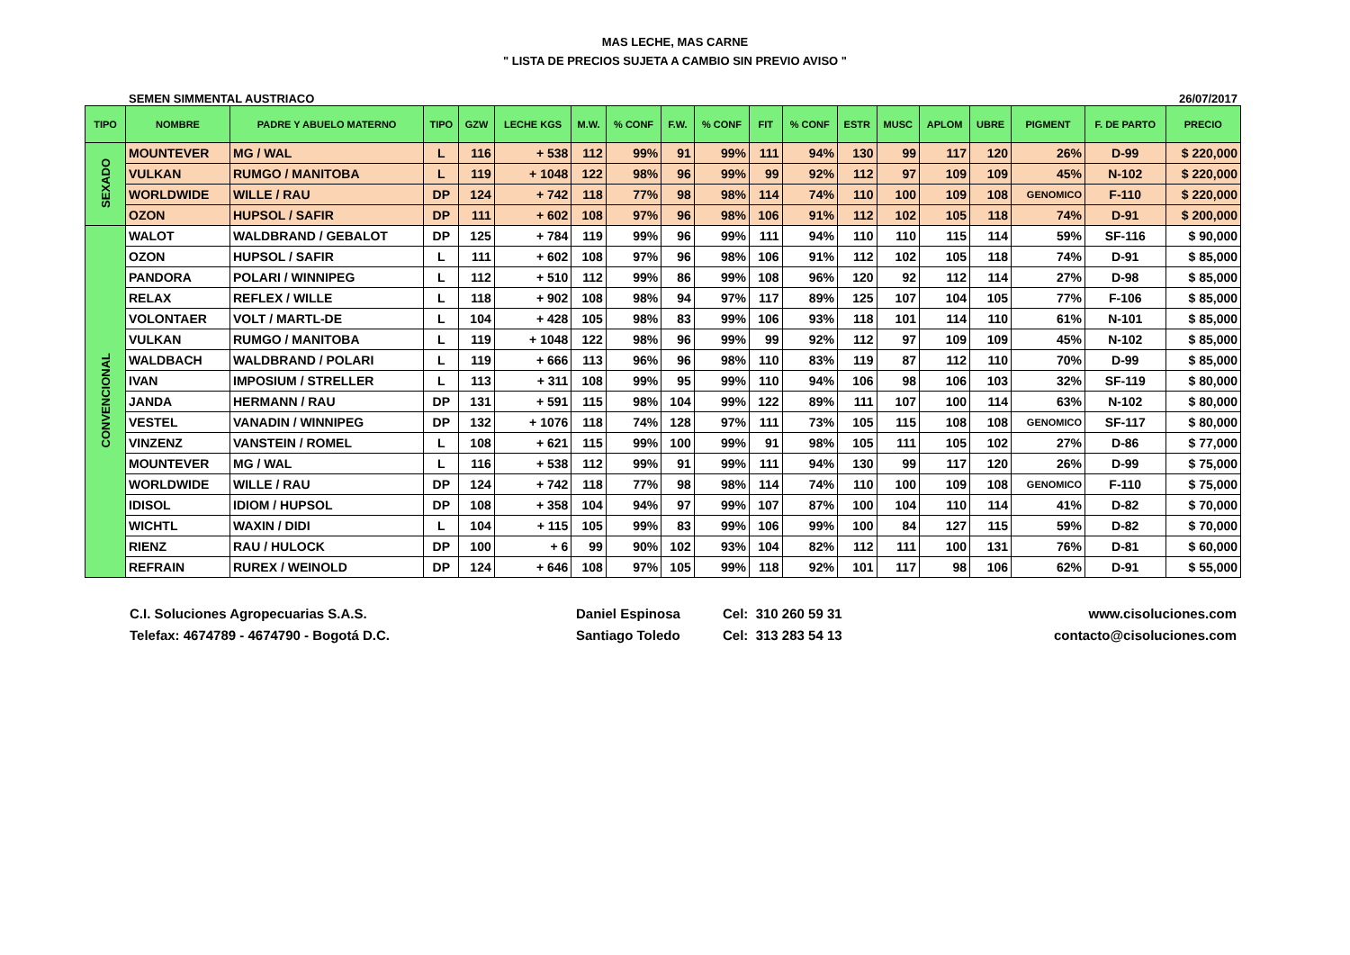MAS LECHE, MAS CARNE
" LISTA DE PRECIOS SUJETA A CAMBIO SIN PREVIO AVISO "
SEMEN SIMMENTAL AUSTRIACO 26/07/2017
| TIPO | NOMBRE | PADRE Y ABUELO MATERNO | TIPO | GZW | LECHE KGS | M.W. | % CONF | F.W. | % CONF | FIT | % CONF | ESTR | MUSC | APLOM | UBRE | PIGMENT | F. DE PARTO | PRECIO |
| --- | --- | --- | --- | --- | --- | --- | --- | --- | --- | --- | --- | --- | --- | --- | --- | --- | --- | --- |
| SEXADO | MOUNTEVER | MG / WAL | L | 116 | + 538 | 112 | 99% | 91 | 99% | 111 | 94% | 130 | 99 | 117 | 120 | 26% | D-99 | $ 220,000 |
| | VULKAN | RUMGO / MANITOBA | L | 119 | + 1048 | 122 | 98% | 96 | 99% | 99 | 92% | 112 | 97 | 109 | 109 | 45% | N-102 | $ 220,000 |
| | WORLDWIDE | WILLE / RAU | DP | 124 | + 742 | 118 | 77% | 98 | 98% | 114 | 74% | 110 | 100 | 109 | 108 | GENOMICO | F-110 | $ 220,000 |
| | OZON | HUPSOL / SAFIR | DP | 111 | + 602 | 108 | 97% | 96 | 98% | 106 | 91% | 112 | 102 | 105 | 118 | 74% | D-91 | $ 200,000 |
| CONVENCIONAL | WALOT | WALDBRAND / GEBALOT | DP | 125 | + 784 | 119 | 99% | 96 | 99% | 111 | 94% | 110 | 110 | 115 | 114 | 59% | SF-116 | $ 90,000 |
| | OZON | HUPSOL / SAFIR | L | 111 | + 602 | 108 | 97% | 96 | 98% | 106 | 91% | 112 | 102 | 105 | 118 | 74% | D-91 | $ 85,000 |
| | PANDORA | POLARI / WINNIPEG | L | 112 | + 510 | 112 | 99% | 86 | 99% | 108 | 96% | 120 | 92 | 112 | 114 | 27% | D-98 | $ 85,000 |
| | RELAX | REFLEX / WILLE | L | 118 | + 902 | 108 | 98% | 94 | 97% | 117 | 89% | 125 | 107 | 104 | 105 | 77% | F-106 | $ 85,000 |
| | VOLONTAER | VOLT / MARTL-DE | L | 104 | + 428 | 105 | 98% | 83 | 99% | 106 | 93% | 118 | 101 | 114 | 110 | 61% | N-101 | $ 85,000 |
| | VULKAN | RUMGO / MANITOBA | L | 119 | + 1048 | 122 | 98% | 96 | 99% | 99 | 92% | 112 | 97 | 109 | 109 | 45% | N-102 | $ 85,000 |
| | WALDBACH | WALDBRAND / POLARI | L | 119 | + 666 | 113 | 96% | 96 | 98% | 110 | 83% | 119 | 87 | 112 | 110 | 70% | D-99 | $ 85,000 |
| | IVAN | IMPOSIUM / STRELLER | L | 113 | + 311 | 108 | 99% | 95 | 99% | 110 | 94% | 106 | 98 | 106 | 103 | 32% | SF-119 | $ 80,000 |
| | JANDA | HERMANN / RAU | DP | 131 | + 591 | 115 | 98% | 104 | 99% | 122 | 89% | 111 | 107 | 100 | 114 | 63% | N-102 | $ 80,000 |
| | VESTEL | VANADIN / WINNIPEG | DP | 132 | + 1076 | 118 | 74% | 128 | 97% | 111 | 73% | 105 | 115 | 108 | 108 | GENOMICO | SF-117 | $ 80,000 |
| | VINZENZ | VANSTEIN / ROMEL | L | 108 | + 621 | 115 | 99% | 100 | 99% | 91 | 98% | 105 | 111 | 105 | 102 | 27% | D-86 | $ 77,000 |
| | MOUNTEVER | MG / WAL | L | 116 | + 538 | 112 | 99% | 91 | 99% | 111 | 94% | 130 | 99 | 117 | 120 | 26% | D-99 | $ 75,000 |
| | WORLDWIDE | WILLE / RAU | DP | 124 | + 742 | 118 | 77% | 98 | 98% | 114 | 74% | 110 | 100 | 109 | 108 | GENOMICO | F-110 | $ 75,000 |
| | IDISOL | IDIOM / HUPSOL | DP | 108 | + 358 | 104 | 94% | 97 | 99% | 107 | 87% | 100 | 104 | 110 | 114 | 41% | D-82 | $ 70,000 |
| | WICHTL | WAXIN / DIDI | L | 104 | + 115 | 105 | 99% | 83 | 99% | 106 | 99% | 100 | 84 | 127 | 115 | 59% | D-82 | $ 70,000 |
| | RIENZ | RAU / HULOCK | DP | 100 | + 6 | 99 | 90% | 102 | 93% | 104 | 82% | 112 | 111 | 100 | 131 | 76% | D-81 | $ 60,000 |
| | REFRAIN | RUREX / WEINOLD | DP | 124 | + 646 | 108 | 97% | 105 | 99% | 118 | 92% | 101 | 117 | 98 | 106 | 62% | D-91 | $ 55,000 |
C.I. Soluciones Agropecuarias S.A.S.
Telefax: 4674789 - 4674790 - Bogotá D.C.
Daniel Espinosa
Santiago Toledo
Cel: 310 260 59 31
Cel: 313 283 54 13
www.cisoluciones.com
contacto@cisoluciones.com